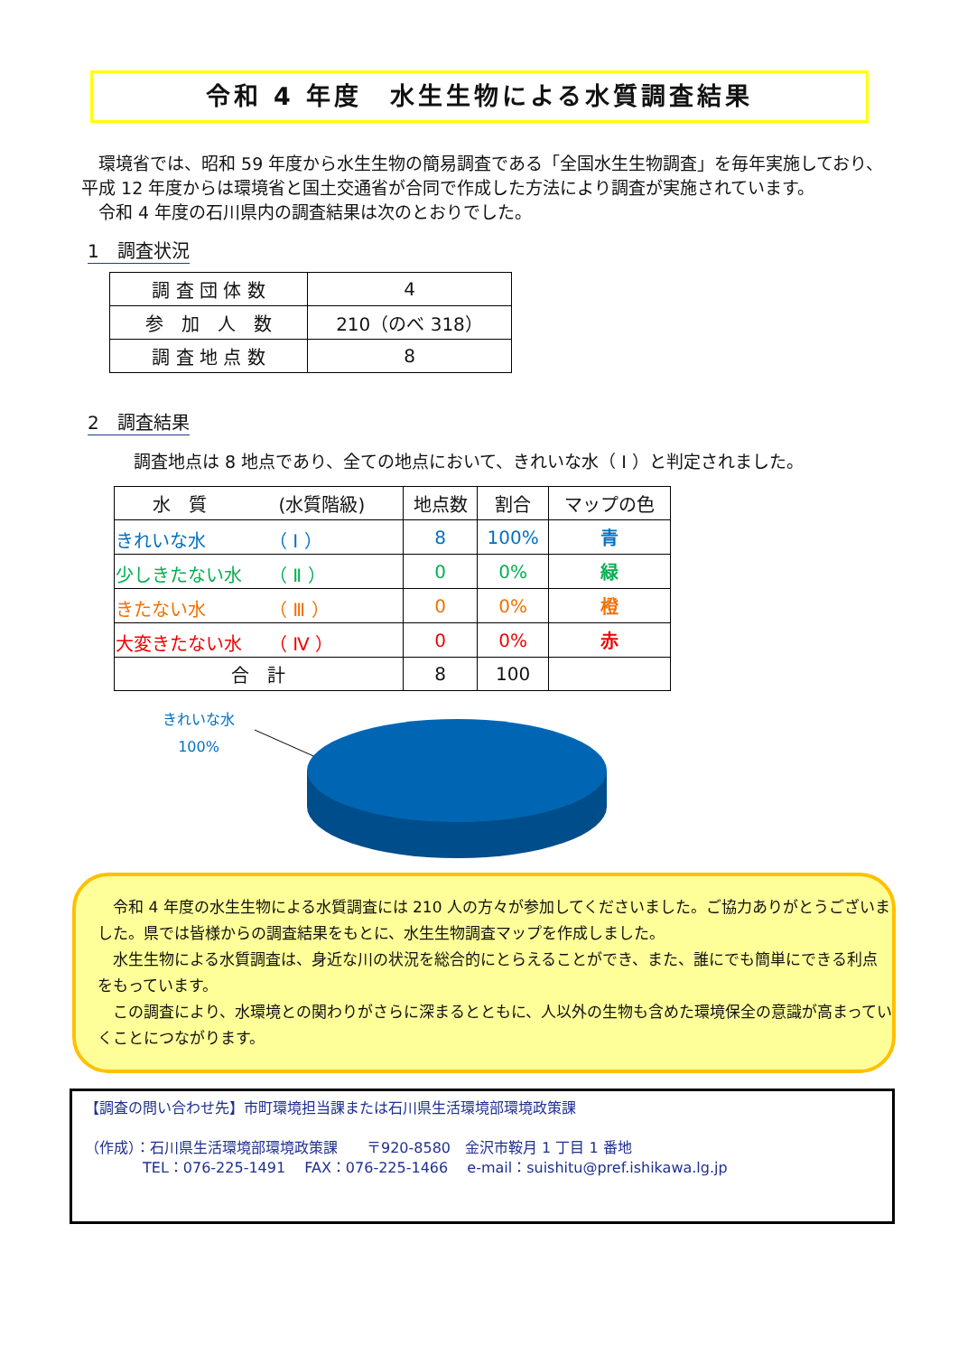令和 4 年度　水生生物による水質調査結果
　環境省では、昭和 59 年度から水生生物の簡易調査である「全国水生生物調査」を毎年実施しており、平成 12 年度からは環境省と国土交通省が合同で作成した方法により調査が実施されています。
　令和 4 年度の石川県内の調査結果は次のとおりでした。
1　調査状況
| 調 査 団 体 数 | 4 |
| 参 加 人 数 | 210（のべ 318） |
| 調 査 地 点 数 | 8 |
2　調査結果
調査地点は 8 地点であり、全ての地点において、きれいな水（ Ⅰ ）と判定されました。
| 水 質 (水質階級) | 地点数 | 割合 | マップの色 |
| --- | --- | --- | --- |
| きれいな水 （ Ⅰ ） | 8 | 100% | 青 |
| 少しきたない水 （ Ⅱ ） | 0 | 0% | 緑 |
| きたない水 （ Ⅲ ） | 0 | 0% | 橙 |
| 大変きたない水 （ Ⅳ ） | 0 | 0% | 赤 |
| 合 計 | 8 | 100 | |
きれいな水
100%
　令和 4 年度の水生生物による水質調査には 210 人の方々が参加してくださいました。ご協力ありがとうございました。県では皆様からの調査結果をもとに、水生生物調査マップを作成しました。
　水生生物による水質調査は、身近な川の状況を総合的にとらえることができ、また、誰にでも簡単にできる利点をもっています。
　この調査により、水環境との関わりがさらに深まるとともに、人以外の生物も含めた環境保全の意識が高まっていくことにつながります。
【調査の問い合わせ先】市町環境担当課または石川県生活環境部環境政策課
（作成）：石川県生活環境部環境政策課　　〒920-8580　金沢市鞍月 1 丁目 1 番地
　　　　TEL：076-225-1491　 FAX：076-225-1466　 e-mail：suishitu@pref.ishikawa.lg.jp